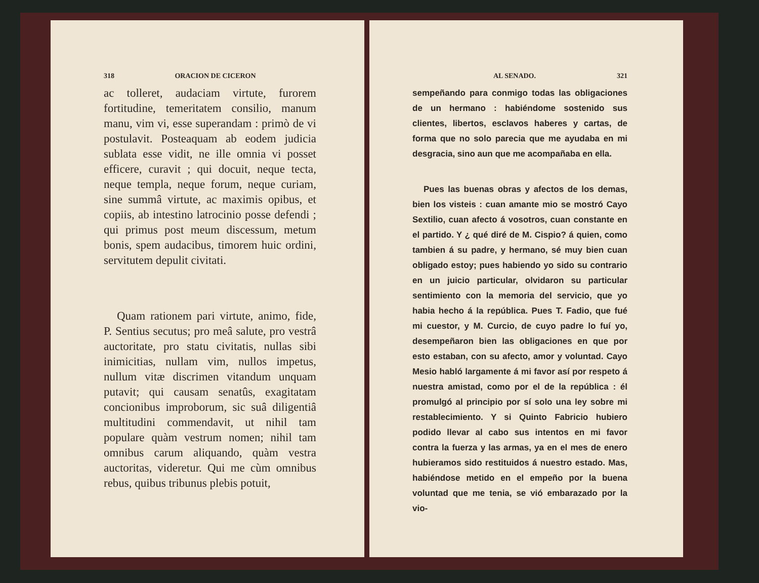318 ORACION DE CICERON
ac tolleret, audaciam virtute, furorem fortitudine, temeritatem consilio, manum manu, vim vi, esse superandam : primò de vi postulavit. Posteaquam ab eodem judicia sublata esse vidit, ne ille omnia vi posset efficere, curavit ; qui docuit, neque tecta, neque templa, neque forum, neque curiam, sine summâ virtute, ac maximis opibus, et copiis, ab intestino latrocinio posse defendi ; qui primus post meum discessum, metum bonis, spem audacibus, timorem huic ordini, servitutem depulit civitati.
Quam rationem pari virtute, animo, fide, P. Sentius secutus; pro meâ salute, pro vestrâ auctoritate, pro statu civitatis, nullas sibi inimicitias, nullam vim, nullos impetus, nullum vitæ discrimen vitandum unquam putavit; qui causam senatûs, exagitatam concionibus improborum, sic suâ diligentiâ multitudini commendavit, ut nihil tam populare quàm vestrum nomen; nihil tam omnibus carum aliquando, quàm vestra auctoritas, videretur. Qui me cùm omnibus rebus, quibus tribunus plebis potuit,
AL SENADO. 321
sempeñando para conmigo todas las obligaciones de un hermano : habiéndome sostenido sus clientes, libertos, esclavos haberes y cartas, de forma que no solo parecia que me ayudaba en mi desgracia, sino aun que me acompañaba en ella.
Pues las buenas obras y afectos de los demas, bien los visteis : cuan amante mio se mostró Cayo Sextilio, cuan afecto á vosotros, cuan constante en el partido. Y ¿ qué diré de M. Cispio? á quien, como tambien á su padre, y hermano, sé muy bien cuan obligado estoy; pues habiendo yo sido su contrario en un juicio particular, olvidaron su particular sentimiento con la memoria del servicio, que yo habia hecho á la república. Pues T. Fadio, que fué mi cuestor, y M. Curcio, de cuyo padre lo fuí yo, desempeñaron bien las obligaciones en que por esto estaban, con su afecto, amor y voluntad. Cayo Mesio habló largamente á mi favor así por respeto á nuestra amistad, como por el de la república : él promulgó al principio por sí solo una ley sobre mi restablecimiento. Y si Quinto Fabricio hubiero podido llevar al cabo sus intentos en mi favor contra la fuerza y las armas, ya en el mes de enero hubieramos sido restituidos á nuestro estado. Mas, habiéndose metido en el empeño por la buena voluntad que me tenia, se vió embarazado por la vio-